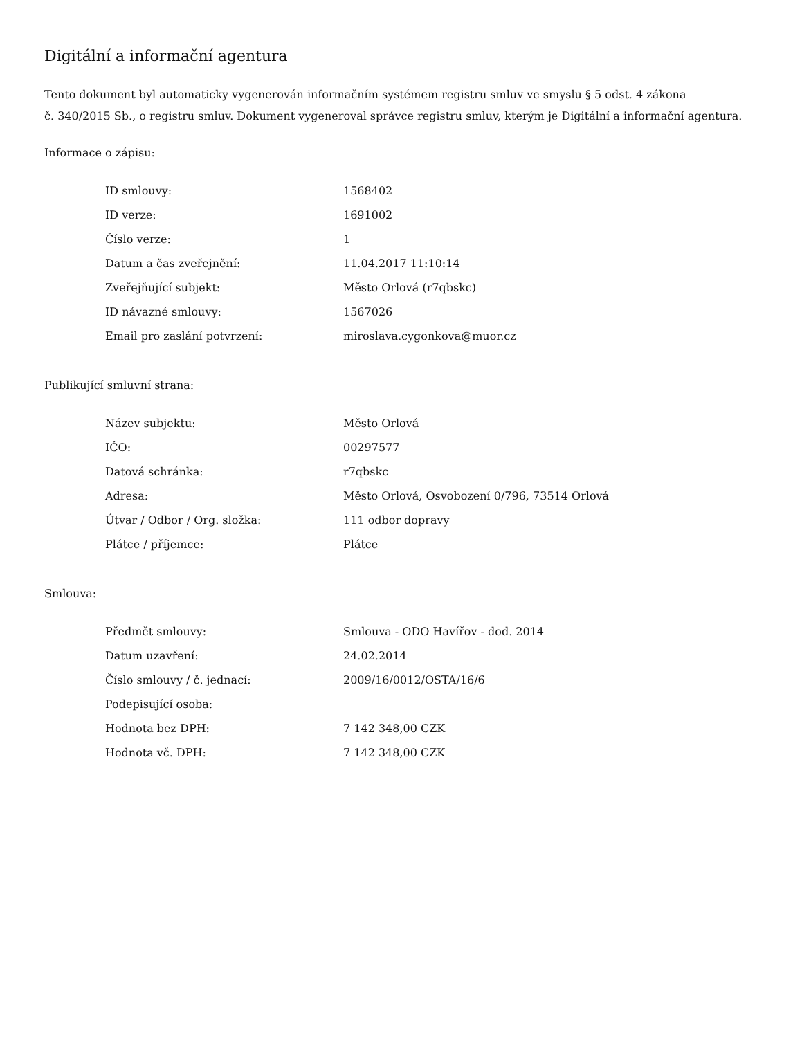Digitální a informační agentura
Tento dokument byl automaticky vygenerován informačním systémem registru smluv ve smyslu § 5 odst. 4 zákona
č. 340/2015 Sb., o registru smluv. Dokument vygeneroval správce registru smluv, kterým je Digitální a informační agentura.
Informace o zápisu:
| ID smlouvy: | 1568402 |
| ID verze: | 1691002 |
| Číslo verze: | 1 |
| Datum a čas zveřejnění: | 11.04.2017 11:10:14 |
| Zveřejňující subjekt: | Město Orlová (r7qbskc) |
| ID návazné smlouvy: | 1567026 |
| Email pro zaslání potvrzení: | miroslava.cygonkova@muor.cz |
Publikující smluvní strana:
| Název subjektu: | Město Orlová |
| IČO: | 00297577 |
| Datová schránka: | r7qbskc |
| Adresa: | Město Orlová, Osvobození 0/796, 73514 Orlová |
| Útvar / Odbor / Org. složka: | 111 odbor dopravy |
| Plátce / příjemce: | Plátce |
Smlouva:
| Předmět smlouvy: | Smlouva - ODO Havířov - dod. 2014 |
| Datum uzavření: | 24.02.2014 |
| Číslo smlouvy / č. jednací: | 2009/16/0012/OSTA/16/6 |
| Podepisující osoba: | |
| Hodnota bez DPH: | 7 142 348,00 CZK |
| Hodnota vč. DPH: | 7 142 348,00 CZK |